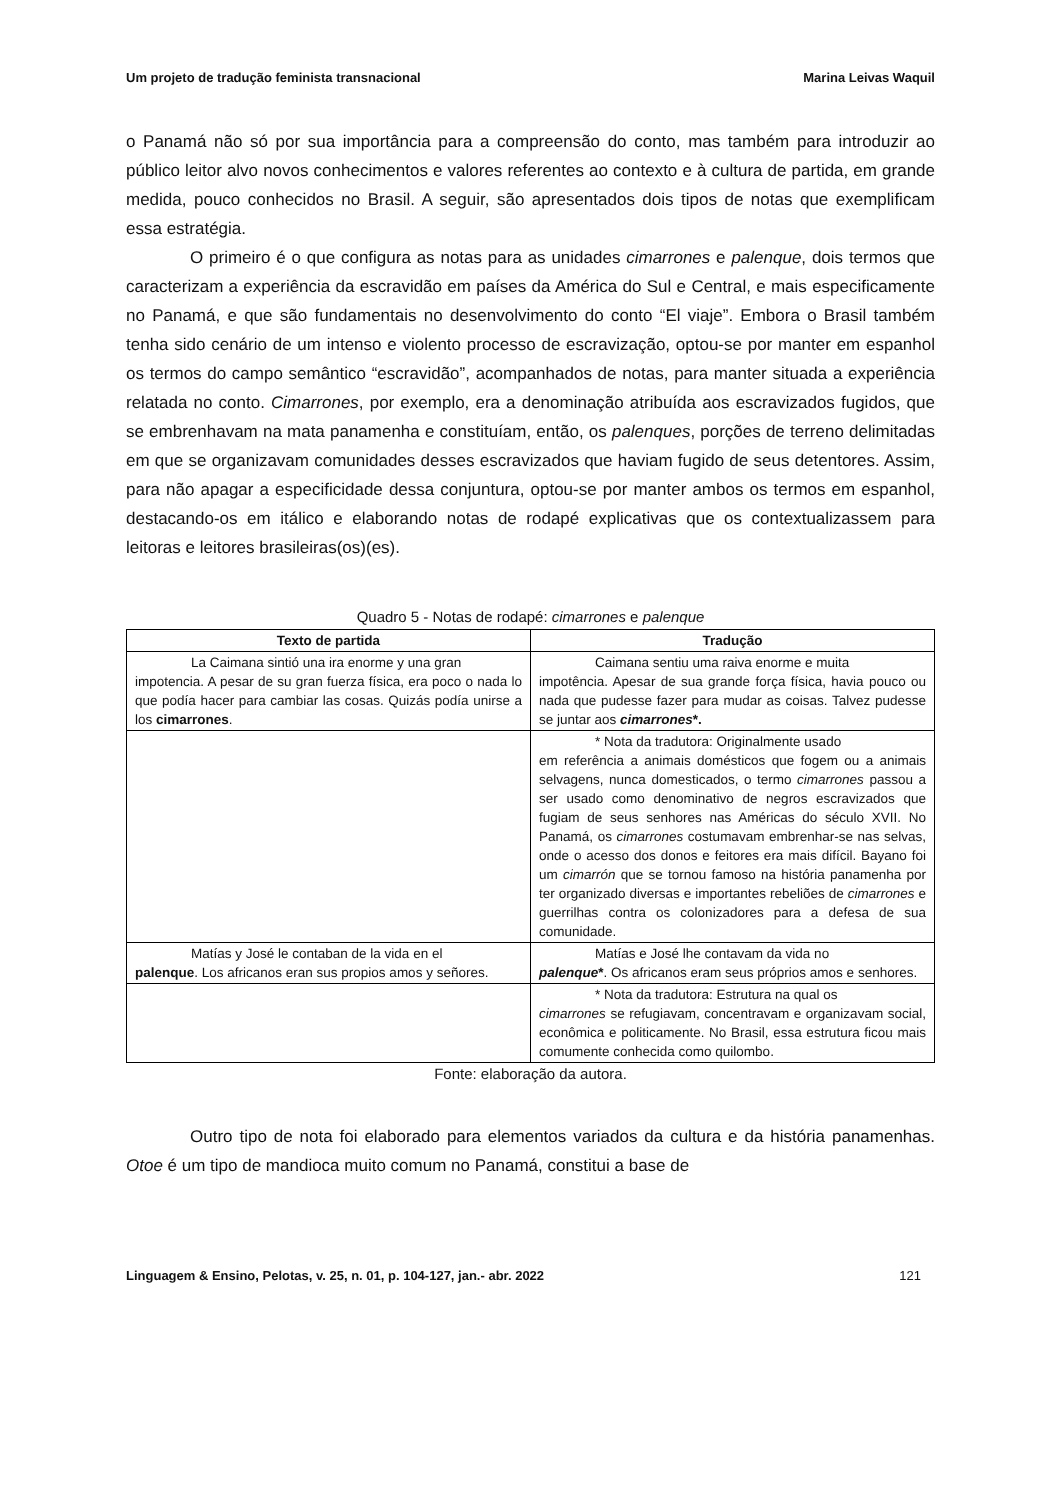Um projeto de tradução feminista transnacional Marina Leivas Waquil
o Panamá não só por sua importância para a compreensão do conto, mas também para introduzir ao público leitor alvo novos conhecimentos e valores referentes ao contexto e à cultura de partida, em grande medida, pouco conhecidos no Brasil. A seguir, são apresentados dois tipos de notas que exemplificam essa estratégia.
O primeiro é o que configura as notas para as unidades cimarrones e palenque, dois termos que caracterizam a experiência da escravidão em países da América do Sul e Central, e mais especificamente no Panamá, e que são fundamentais no desenvolvimento do conto “El viaje”. Embora o Brasil também tenha sido cenário de um intenso e violento processo de escravização, optou-se por manter em espanhol os termos do campo semântico “escravidão”, acompanhados de notas, para manter situada a experiência relatada no conto. Cimarrones, por exemplo, era a denominação atribuída aos escravizados fugidos, que se embrenhavam na mata panamenha e constituíam, então, os palenques, porções de terreno delimitadas em que se organizavam comunidades desses escravizados que haviam fugido de seus detentores. Assim, para não apagar a especificidade dessa conjuntura, optou-se por manter ambos os termos em espanhol, destacando-os em itálico e elaborando notas de rodapé explicativas que os contextualizassem para leitoras e leitores brasileiras(os)(es).
Quadro 5 - Notas de rodapé: cimarrones e palenque
| Texto de partida | Tradução |
| --- | --- |
| La Caimana sintió una ira enorme y una gran impotencia. A pesar de su gran fuerza física, era poco o nada lo que podía hacer para cambiar las cosas. Quizás podía unirse a los cimarrones . | Caimana sentiu uma raiva enorme e muita impotência. Apesar de sua grande força física, havia pouco ou nada que pudesse fazer para mudar as coisas. Talvez pudesse se juntar aos cimarrones *. |
| | * Nota da tradutora: Originalmente usado em referência a animais domésticos que fogem ou a animais selvagens, nunca domesticados, o termo cimarrones passou a ser usado como denominativo de negros escravizados que fugiam de seus senhores nas Américas do século XVII. No Panamá, os cimarrones costumavam embrenhar-se nas selvas, onde o acesso dos donos e feitores era mais difícil. Bayano foi um cimarrón que se tornou famoso na história panamenha por ter organizado diversas e importantes rebeliões de cimarrones e guerrilhas contra os colonizadores para a defesa de sua comunidade. |
| Matías y José le contaban de la vida en el palenque . Los africanos eran sus propios amos y señores. | Matías e José lhe contavam da vida no palenque * . Os africanos eram seus próprios amos e senhores. |
| | * Nota da tradutora: Estrutura na qual os cimarrones se refugiavam, concentravam e organizavam social, econômica e politicamente. No Brasil, essa estrutura ficou mais comumente conhecida como quilombo. |
Fonte: elaboração da autora.
Outro tipo de nota foi elaborado para elementos variados da cultura e da história panamenhas. Otoe é um tipo de mandioca muito comum no Panamá, constitui a base de
Linguagem & Ensino, Pelotas, v. 25, n. 01, p. 104-127, jan.- abr. 2022 121